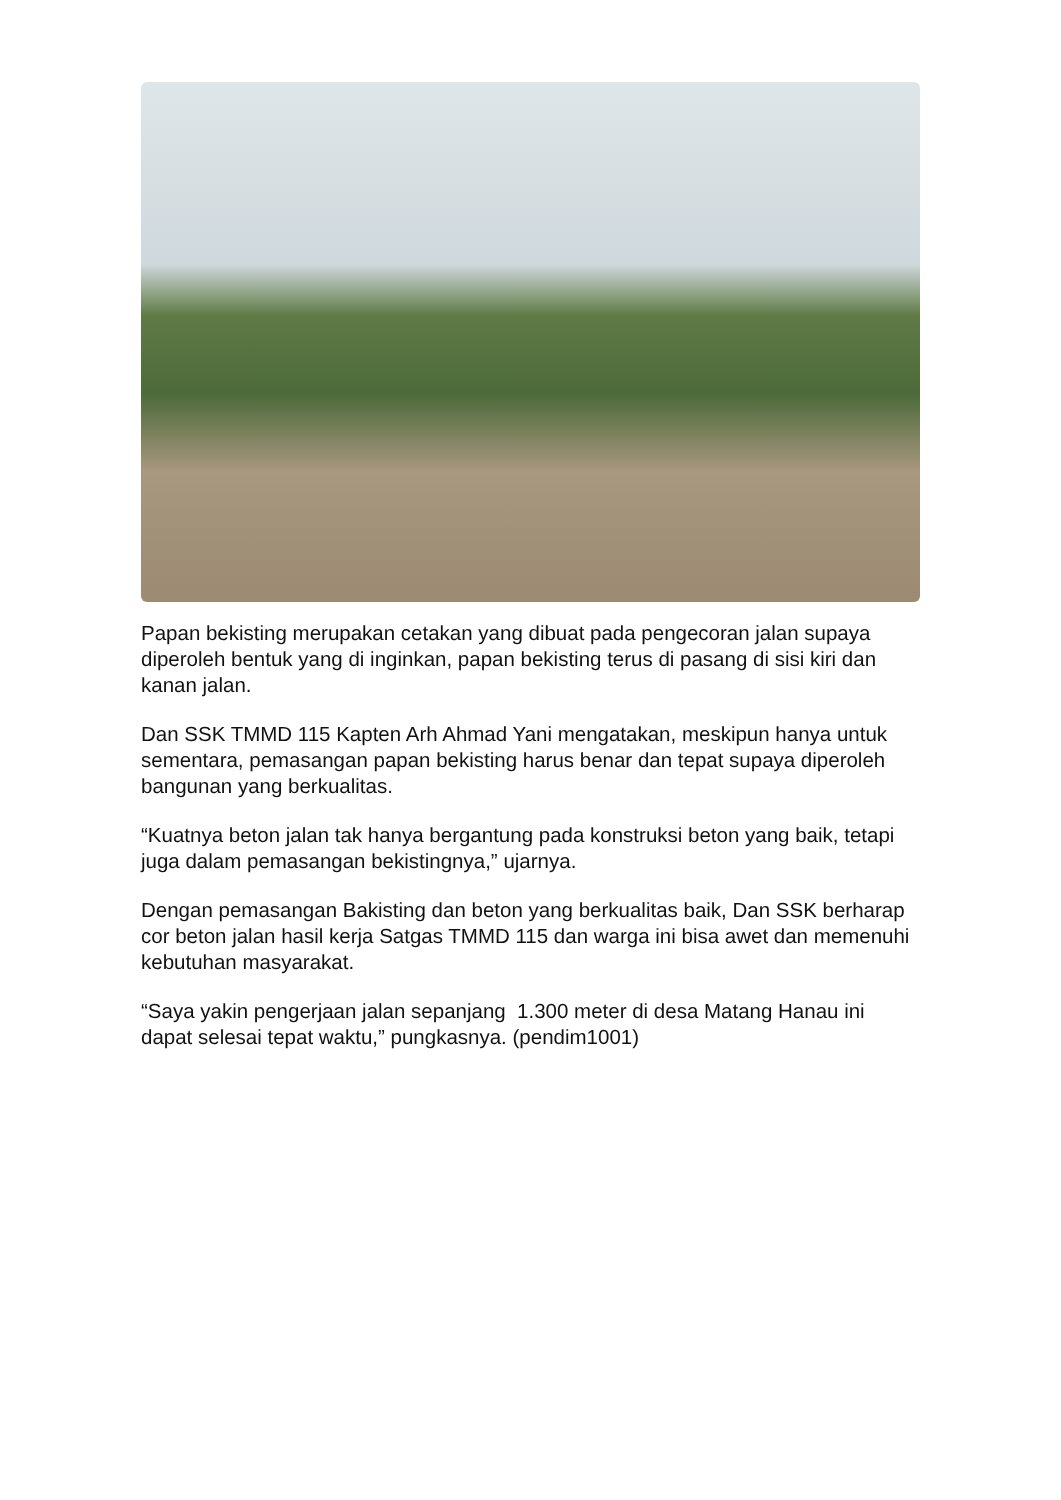Papan bekisting merupakan cetakan yang dibuat pada pengecoran jalan supaya diperoleh bentuk yang di inginkan, papan bekisting terus di pasang di sisi kiri dan kanan jalan.
Dan SSK TMMD 115 Kapten Arh Ahmad Yani mengatakan, meskipun hanya untuk sementara, pemasangan papan bekisting harus benar dan tepat supaya diperoleh bangunan yang berkualitas.
“Kuatnya beton jalan tak hanya bergantung pada konstruksi beton yang baik, tetapi juga dalam pemasangan bekistingnya,” ujarnya.
Dengan pemasangan Bakisting dan beton yang berkualitas baik, Dan SSK berharap cor beton jalan hasil kerja Satgas TMMD 115 dan warga ini bisa awet dan memenuhi kebutuhan masyarakat.
“Saya yakin pengerjaan jalan sepanjang 1.300 meter di desa Matang Hanau ini dapat selesai tepat waktu,” pungkasnya. (pendim1001)